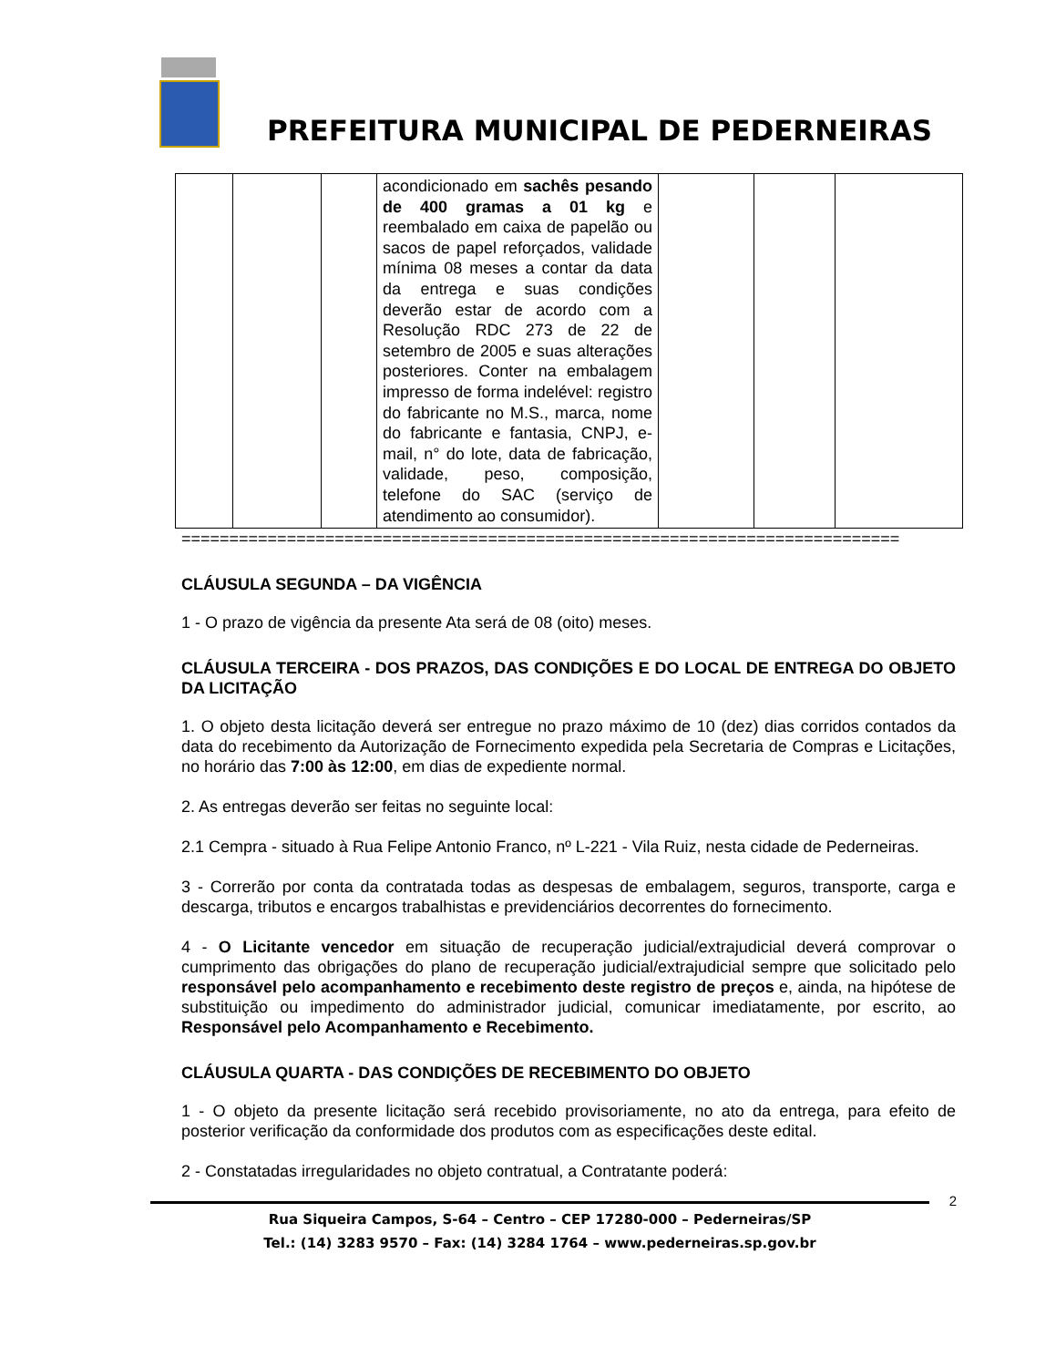PREFEITURA MUNICIPAL DE PEDERNEIRAS
| | | | acondicionado em sachês pesando de 400 gramas a 01 kg e reembalado em caixa de papelão ou sacos de papel reforçados, validade mínima 08 meses a contar da data da entrega e suas condições deverão estar de acordo com a Resolução RDC 273 de 22 de setembro de 2005 e suas alterações posteriores. Conter na embalagem impresso de forma indelével: registro do fabricante no M.S., marca, nome do fabricante e fantasia, CNPJ, e-mail, n° do lote, data de fabricação, validade, peso, composição, telefone do SAC (serviço de atendimento ao consumidor). | | | |
===========================================================================
CLÁUSULA SEGUNDA – DA VIGÊNCIA
1 - O prazo de vigência da presente Ata será de 08 (oito) meses.
CLÁUSULA TERCEIRA - DOS PRAZOS, DAS CONDIÇÕES E DO LOCAL DE ENTREGA DO OBJETO DA LICITAÇÃO
1. O objeto desta licitação deverá ser entregue no prazo máximo de 10 (dez) dias corridos contados da data do recebimento da Autorização de Fornecimento expedida pela Secretaria de Compras e Licitações, no horário das 7:00 às 12:00, em dias de expediente normal.
2. As entregas deverão ser feitas no seguinte local:
2.1 Cempra - situado à Rua Felipe Antonio Franco, nº L-221 - Vila Ruiz, nesta cidade de Pederneiras.
3 - Correrão por conta da contratada todas as despesas de embalagem, seguros, transporte, carga e descarga, tributos e encargos trabalhistas e previdenciários decorrentes do fornecimento.
4 - O Licitante vencedor em situação de recuperação judicial/extrajudicial deverá comprovar o cumprimento das obrigações do plano de recuperação judicial/extrajudicial sempre que solicitado pelo responsável pelo acompanhamento e recebimento deste registro de preços e, ainda, na hipótese de substituição ou impedimento do administrador judicial, comunicar imediatamente, por escrito, ao Responsável pelo Acompanhamento e Recebimento.
CLÁUSULA QUARTA - DAS CONDIÇÕES DE RECEBIMENTO DO OBJETO
1 - O objeto da presente licitação será recebido provisoriamente, no ato da entrega, para efeito de posterior verificação da conformidade dos produtos com as especificações deste edital.
2 - Constatadas irregularidades no objeto contratual, a Contratante poderá:
2
Rua Siqueira Campos, S-64 – Centro – CEP 17280-000 – Pederneiras/SP
Tel.: (14) 3283 9570 – Fax: (14) 3284 1764 – www.pederneiras.sp.gov.br